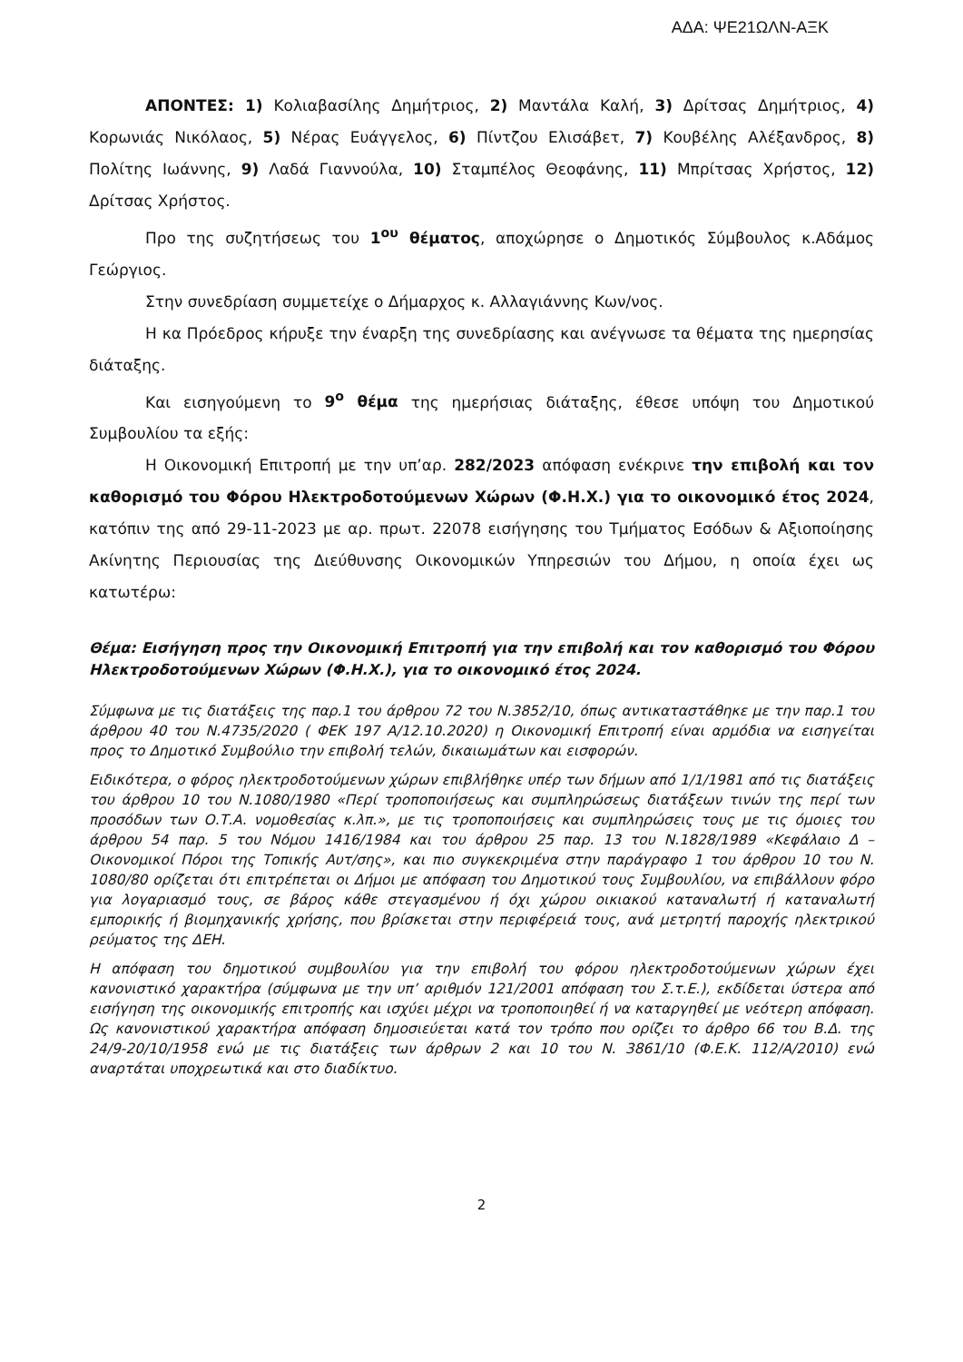ΑΔΑ: ΨΕ21ΩΛΝ-ΑΞΚ
ΑΠΟΝΤΕΣ: 1) Κολιαβασίλης Δημήτριος, 2) Μαντάλα Καλή, 3) Δρίτσας Δημήτριος, 4) Κορωνιάς Νικόλαος, 5) Νέρας Ευάγγελος, 6) Πίντζου Ελισάβετ, 7) Κουβέλης Αλέξανδρος, 8) Πολίτης Ιωάννης, 9) Λαδά Γιαννούλα, 10) Σταμπέλος Θεοφάνης, 11) Μπρίτσας Χρήστος, 12) Δρίτσας Χρήστος.
Προ της συζητήσεως του 1<sup>ου</sup> θέματος, αποχώρησε ο Δημοτικός Σύμβουλος κ.Αδάμος Γεώργιος.
Στην συνεδρίαση συμμετείχε ο Δήμαρχος κ. Αλλαγιάννης Κων/νος.
Η κα Πρόεδρος κήρυξε την έναρξη της συνεδρίασης και ανέγνωσε τα θέματα της ημερησίας διάταξης.
Και εισηγούμενη το 9<sup>ο</sup> θέμα της ημερήσιας διάταξης, έθεσε υπόψη του Δημοτικού Συμβουλίου τα εξής:
Η Οικονομική Επιτροπή με την υπ’αρ. 282/2023 απόφαση ενέκρινε την επιβολή και τον καθορισμό του Φόρου Ηλεκτροδοτούμενων Χώρων (Φ.Η.Χ.) για το οικονομικό έτος 2024, κατόπιν της από 29-11-2023 με αρ. πρωτ. 22078 εισήγησης του Τμήματος Εσόδων & Αξιοποίησης Ακίνητης Περιουσίας της Διεύθυνσης Οικονομικών Υπηρεσιών του Δήμου, η οποία έχει ως κατωτέρω:
Θέμα: Εισήγηση προς την Οικονομική Επιτροπή για την επιβολή και τον καθορισμό του Φόρου Ηλεκτροδοτούμενων Χώρων (Φ.Η.Χ.), για το οικονομικό έτος 2024.
Σύμφωνα με τις διατάξεις της παρ.1 του άρθρου 72 του Ν.3852/10, όπως αντικαταστάθηκε με την παρ.1 του άρθρου 40 του Ν.4735/2020 ( ΦΕΚ 197 Α/12.10.2020) η Οικονομική Επιτροπή είναι αρμόδια να εισηγείται προς το Δημοτικό Συμβούλιο την επιβολή τελών, δικαιωμάτων και εισφορών.
Ειδικότερα, ο φόρος ηλεκτροδοτούμενων χώρων επιβλήθηκε υπέρ των δήμων από 1/1/1981 από τις διατάξεις του άρθρου 10 του Ν.1080/1980 «Περί τροποποιήσεως και συμπληρώσεως διατάξεων τινών της περί των προσόδων των Ο.Τ.Α. νομοθεσίας κ.λπ.», με τις τροποποιήσεις και συμπληρώσεις τους με τις όμοιες του άρθρου 54 παρ. 5 του Νόμου 1416/1984 και του άρθρου 25 παρ. 13 του Ν.1828/1989 «Κεφάλαιο Δ – Οικονομικοί Πόροι της Τοπικής Αυτ/σης», και πιο συγκεκριμένα στην παράγραφο 1 του άρθρου 10 του Ν. 1080/80 ορίζεται ότι επιτρέπεται οι Δήμοι με απόφαση του Δημοτικού τους Συμβουλίου, να επιβάλλουν φόρο για λογαριασμό τους, σε βάρος κάθε στεγασμένου ή όχι χώρου οικιακού καταναλωτή ή καταναλωτή εμπορικής ή βιομηχανικής χρήσης, που βρίσκεται στην περιφέρειά τους, ανά μετρητή παροχής ηλεκτρικού ρεύματος της ΔΕΗ.
Η απόφαση του δημοτικού συμβουλίου για την επιβολή του φόρου ηλεκτροδοτούμενων χώρων έχει κανονιστικό χαρακτήρα (σύμφωνα με την υπ’ αριθμόν 121/2001 απόφαση του Σ.τ.Ε.), εκδίδεται ύστερα από εισήγηση της οικονομικής επιτροπής και ισχύει μέχρι να τροποποιηθεί ή να καταργηθεί με νεότερη απόφαση. Ως κανονιστικού χαρακτήρα απόφαση δημοσιεύεται κατά τον τρόπο που ορίζει το άρθρο 66 του Β.Δ. της 24/9-20/10/1958 ενώ με τις διατάξεις των άρθρων 2 και 10 του Ν. 3861/10 (Φ.Ε.Κ. 112/Α/2010) ενώ αναρτάται υποχρεωτικά και στο διαδίκτυο.
2